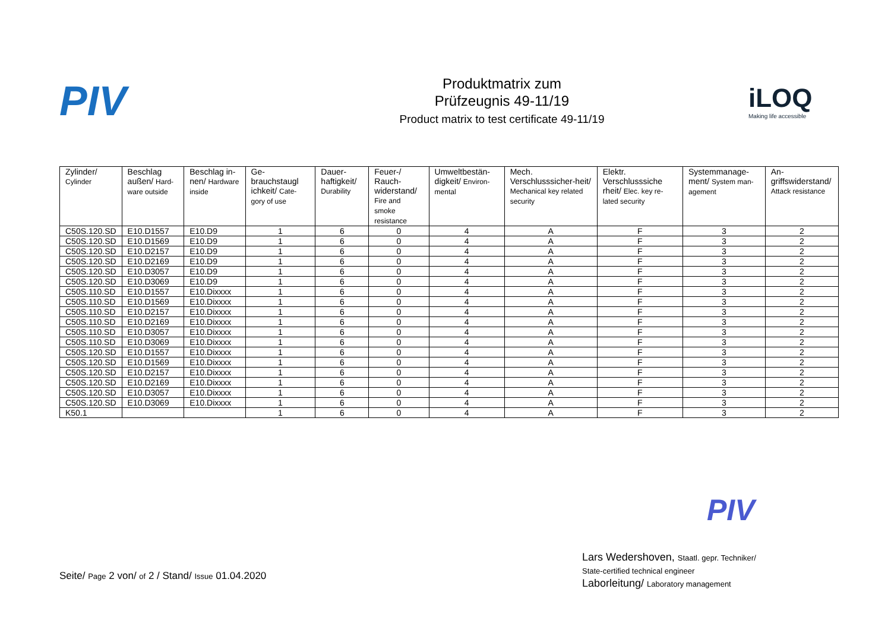PIV
Produktmatrix zum
Prüfzeugnis 49-11/19
Product matrix to test certificate 49-11/19
iLOQ
Making life accessible
| Zylinder/ Cylinder | Beschlag außen/ Hard-ware outside | Beschlag in-nen/ Hardware inside | Ge-brauchstaugl ichkeit/ Cate-gory of use | Dauer-haftigkeit/ Durability | Feuer-/ Rauch-widerstand/ Fire and smoke resistance | Umweltbestän-digkeit/ Environ-mental | Mech. Verschlusssicher-heit/ Mechanical key related security | Elektr. Verschlusssiche rheit/ Elec. key re-lated security | Systemmanage-ment/ System man-agement | An-griffswiderstand/ Attack resistance |
| --- | --- | --- | --- | --- | --- | --- | --- | --- | --- | --- |
| C50S.120.SD | E10.D1557 | E10.D9 | 1 | 6 | 0 | 4 | A | F | 3 | 2 |
| C50S.120.SD | E10.D1569 | E10.D9 | 1 | 6 | 0 | 4 | A | F | 3 | 2 |
| C50S.120.SD | E10.D2157 | E10.D9 | 1 | 6 | 0 | 4 | A | F | 3 | 2 |
| C50S.120.SD | E10.D2169 | E10.D9 | 1 | 6 | 0 | 4 | A | F | 3 | 2 |
| C50S.120.SD | E10.D3057 | E10.D9 | 1 | 6 | 0 | 4 | A | F | 3 | 2 |
| C50S.120.SD | E10.D3069 | E10.D9 | 1 | 6 | 0 | 4 | A | F | 3 | 2 |
| C50S.110.SD | E10.D1557 | E10.Dixxxx | 1 | 6 | 0 | 4 | A | F | 3 | 2 |
| C50S.110.SD | E10.D1569 | E10.Dixxxx | 1 | 6 | 0 | 4 | A | F | 3 | 2 |
| C50S.110.SD | E10.D2157 | E10.Dixxxx | 1 | 6 | 0 | 4 | A | F | 3 | 2 |
| C50S.110.SD | E10.D2169 | E10.Dixxxx | 1 | 6 | 0 | 4 | A | F | 3 | 2 |
| C50S.110.SD | E10.D3057 | E10.Dixxxx | 1 | 6 | 0 | 4 | A | F | 3 | 2 |
| C50S.110.SD | E10.D3069 | E10.Dixxxx | 1 | 6 | 0 | 4 | A | F | 3 | 2 |
| C50S.120.SD | E10.D1557 | E10.Dixxxx | 1 | 6 | 0 | 4 | A | F | 3 | 2 |
| C50S.120.SD | E10.D1569 | E10.Dixxxx | 1 | 6 | 0 | 4 | A | F | 3 | 2 |
| C50S.120.SD | E10.D2157 | E10.Dixxxx | 1 | 6 | 0 | 4 | A | F | 3 | 2 |
| C50S.120.SD | E10.D2169 | E10.Dixxxx | 1 | 6 | 0 | 4 | A | F | 3 | 2 |
| C50S.120.SD | E10.D3057 | E10.Dixxxx | 1 | 6 | 0 | 4 | A | F | 3 | 2 |
| C50S.120.SD | E10.D3069 | E10.Dixxxx | 1 | 6 | 0 | 4 | A | F | 3 | 2 |
| K50.1 | | | 1 | 6 | 0 | 4 | A | F | 3 | 2 |
PIV
Lars Wedershoven, Staatl. gepr. Techniker/
State-certified technical engineer
Laborleitung/ Laboratory management
Seite/ Page 2 von/ of 2 / Stand/ Issue 01.04.2020